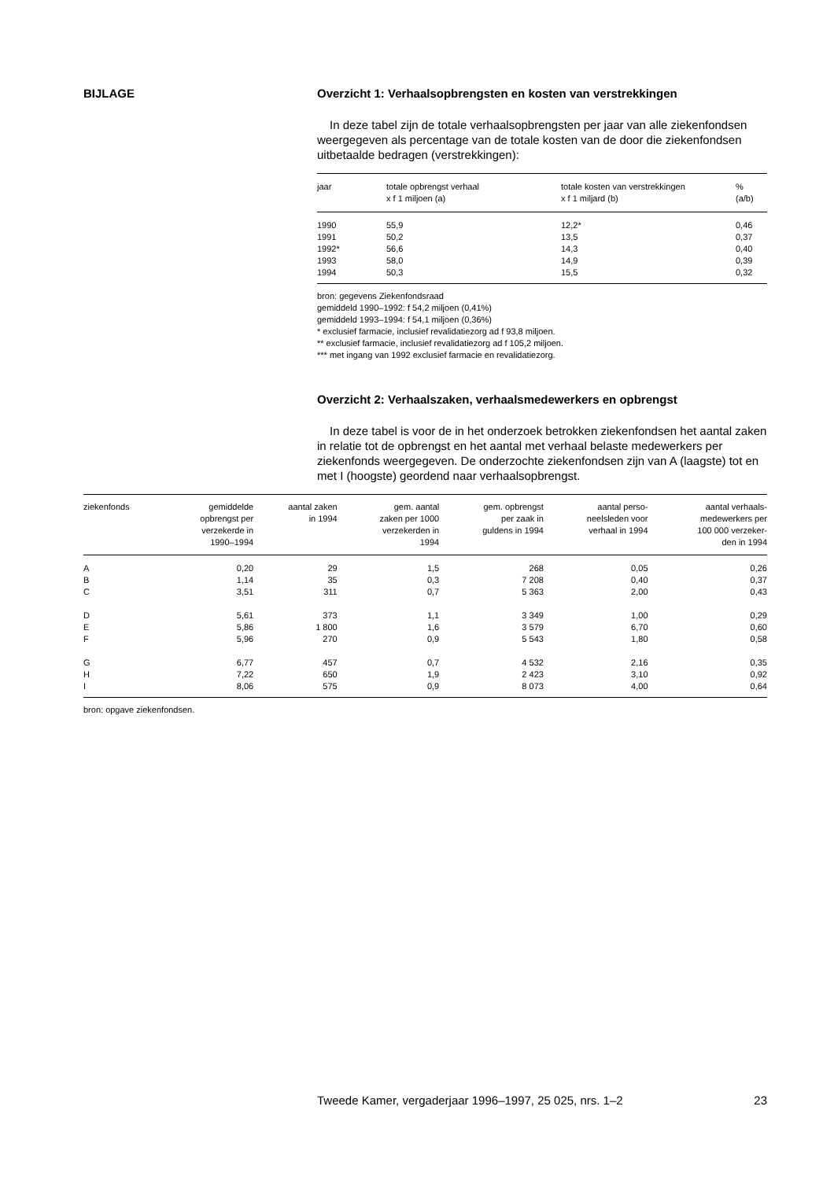BIJLAGE Overzicht 1: Verhaalsopbrengsten en kosten van verstrekkingen
In deze tabel zijn de totale verhaalsopbrengsten per jaar van alle ziekenfondsen weergegeven als percentage van de totale kosten van de door die ziekenfondsen uitbetaalde bedragen (verstrekkingen):
| jaar | totale opbrengst verhaal x f 1 miljoen (a) | totale kosten van verstrekkingen x f 1 miljard (b) | % (a/b) |
| --- | --- | --- | --- |
| 1990 | 55,9 | 12,2* | 0,46 |
| 1991 | 50,2 | 13,5 | 0,37 |
| 1992* | 56,6 | 14,3 | 0,40 |
| 1993 | 58,0 | 14,9 | 0,39 |
| 1994 | 50,3 | 15,5 | 0,32 |
bron: gegevens Ziekenfondsraad
gemiddeld 1990–1992: f 54,2 miljoen (0,41%)
gemiddeld 1993–1994: f 54,1 miljoen (0,36%)
* exclusief farmacie, inclusief revalidatiezorg ad f 93,8 miljoen.
** exclusief farmacie, inclusief revalidatiezorg ad f 105,2 miljoen.
*** met ingang van 1992 exclusief farmacie en revalidatiezorg.
Overzicht 2: Verhaalszaken, verhaalsmedewerkers en opbrengst
In deze tabel is voor de in het onderzoek betrokken ziekenfondsen het aantal zaken in relatie tot de opbrengst en het aantal met verhaal belaste medewerkers per ziekenfonds weergegeven. De onderzochte ziekenfondsen zijn van A (laagste) tot en met I (hoogste) geordend naar verhaalsopbrengst.
| ziekenfonds | gemiddelde opbrengst per verzekerde in 1990–1994 | aantal zaken in 1994 | gem. aantal zaken per 1000 verzekerden in 1994 | gem. opbrengst per zaak in guldens in 1994 | aantal perso- neelsleden voor verhaal in 1994 | aantal verhaals- medewerkers per 100 000 verzeker- den in 1994 |
| --- | --- | --- | --- | --- | --- | --- |
| A | 0,20 | 29 | 1,5 | 268 | 0,05 | 0,26 |
| B | 1,14 | 35 | 0,3 | 7 208 | 0,40 | 0,37 |
| C | 3,51 | 311 | 0,7 | 5 363 | 2,00 | 0,43 |
| D | 5,61 | 373 | 1,1 | 3 349 | 1,00 | 0,29 |
| E | 5,86 | 1 800 | 1,6 | 3 579 | 6,70 | 0,60 |
| F | 5,96 | 270 | 0,9 | 5 543 | 1,80 | 0,58 |
| G | 6,77 | 457 | 0,7 | 4 532 | 2,16 | 0,35 |
| H | 7,22 | 650 | 1,9 | 2 423 | 3,10 | 0,92 |
| I | 8,06 | 575 | 0,9 | 8 073 | 4,00 | 0,64 |
bron: opgave ziekenfondsen.
Tweede Kamer, vergaderjaar 1996–1997, 25 025, nrs. 1–2 23